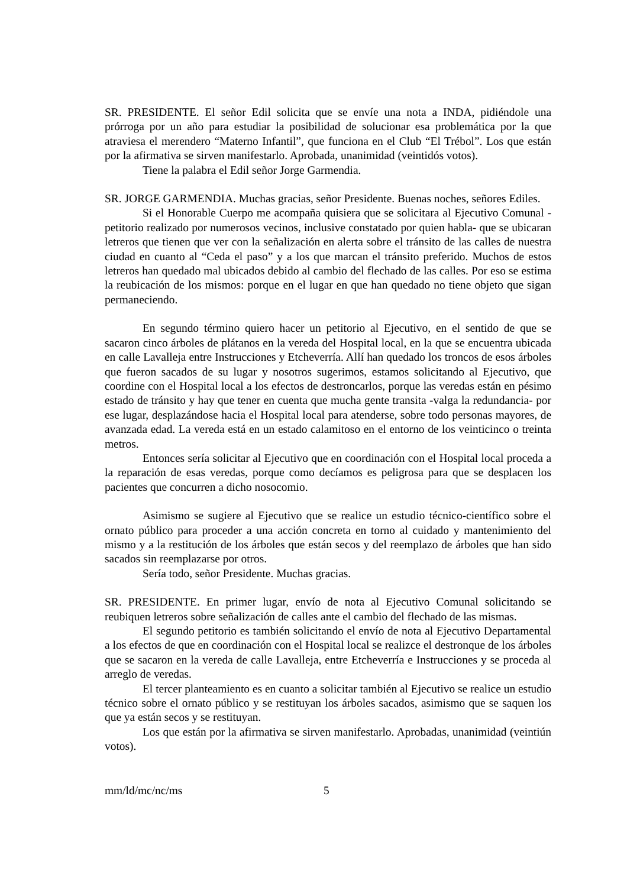SR. PRESIDENTE. El señor Edil solicita que se envíe una nota a INDA, pidiéndole una prórroga por un año para estudiar la posibilidad de solucionar esa problemática por la que atraviesa el merendero “Materno Infantil”, que funciona en el Club “El Trébol”. Los que están por la afirmativa se sirven manifestarlo. Aprobada, unanimidad (veintidós votos).
Tiene la palabra el Edil señor Jorge Garmendia.
SR. JORGE GARMENDIA. Muchas gracias, señor Presidente. Buenas noches, señores Ediles.
Si el Honorable Cuerpo me acompaña quisiera que se solicitara al Ejecutivo Comunal -petitorio realizado por numerosos vecinos, inclusive constatado por quien habla- que se ubicaran letreros que tienen que ver con la señalización en alerta sobre el tránsito de las calles de nuestra ciudad en cuanto al “Ceda el paso” y a los que marcan el tránsito preferido. Muchos de estos letreros han quedado mal ubicados debido al cambio del flechado de las calles. Por eso se estima la reubicación de los mismos: porque en el lugar en que han quedado no tiene objeto que sigan permaneciendo.
En segundo término quiero hacer un petitorio al Ejecutivo, en el sentido de que se sacaron cinco árboles de plátanos en la vereda del Hospital local, en la que se encuentra ubicada en calle Lavalleja entre Instrucciones y Etcheverría. Allí han quedado los troncos de esos árboles que fueron sacados de su lugar y nosotros sugerimos, estamos solicitando al Ejecutivo, que coordine con el Hospital local a los efectos de destroncarlos, porque las veredas están en pésimo estado de tránsito y hay que tener en cuenta que mucha gente transita -valga la redundancia- por ese lugar, desplazándose hacia el Hospital local para atenderse, sobre todo personas mayores, de avanzada edad. La vereda está en un estado calamitoso en el entorno de los veinticinco o treinta metros.
Entonces sería solicitar al Ejecutivo que en coordinación con el Hospital local proceda a la reparación de esas veredas, porque como decíamos es peligrosa para que se desplacen los pacientes que concurren a dicho nosocomio.
Asimismo se sugiere al Ejecutivo que se realice un estudio técnico-científico sobre el ornato público para proceder a una acción concreta en torno al cuidado y mantenimiento del mismo y a la restitución de los árboles que están secos y del reemplazo de árboles que han sido sacados sin reemplazarse por otros.
Sería todo, señor Presidente. Muchas gracias.
SR. PRESIDENTE. En primer lugar, envío de nota al Ejecutivo Comunal solicitando se reubiquen letreros sobre señalización de calles ante el cambio del flechado de las mismas.
El segundo petitorio es también solicitando el envío de nota al Ejecutivo Departamental a los efectos de que en coordinación con el Hospital local se realizce el destronque de los árboles que se sacaron en la vereda de calle Lavalleja, entre Etcheverría e Instrucciones y se proceda al arreglo de veredas.
El tercer planteamiento es en cuanto a solicitar también al Ejecutivo se realice un estudio técnico sobre el ornato público y se restituyan los árboles sacados, asimismo que se saquen los que ya están secos y se restituyan.
Los que están por la afirmativa se sirven manifestarlo. Aprobadas, unanimidad (veintiún votos).
mm/ld/mc/nc/ms 5